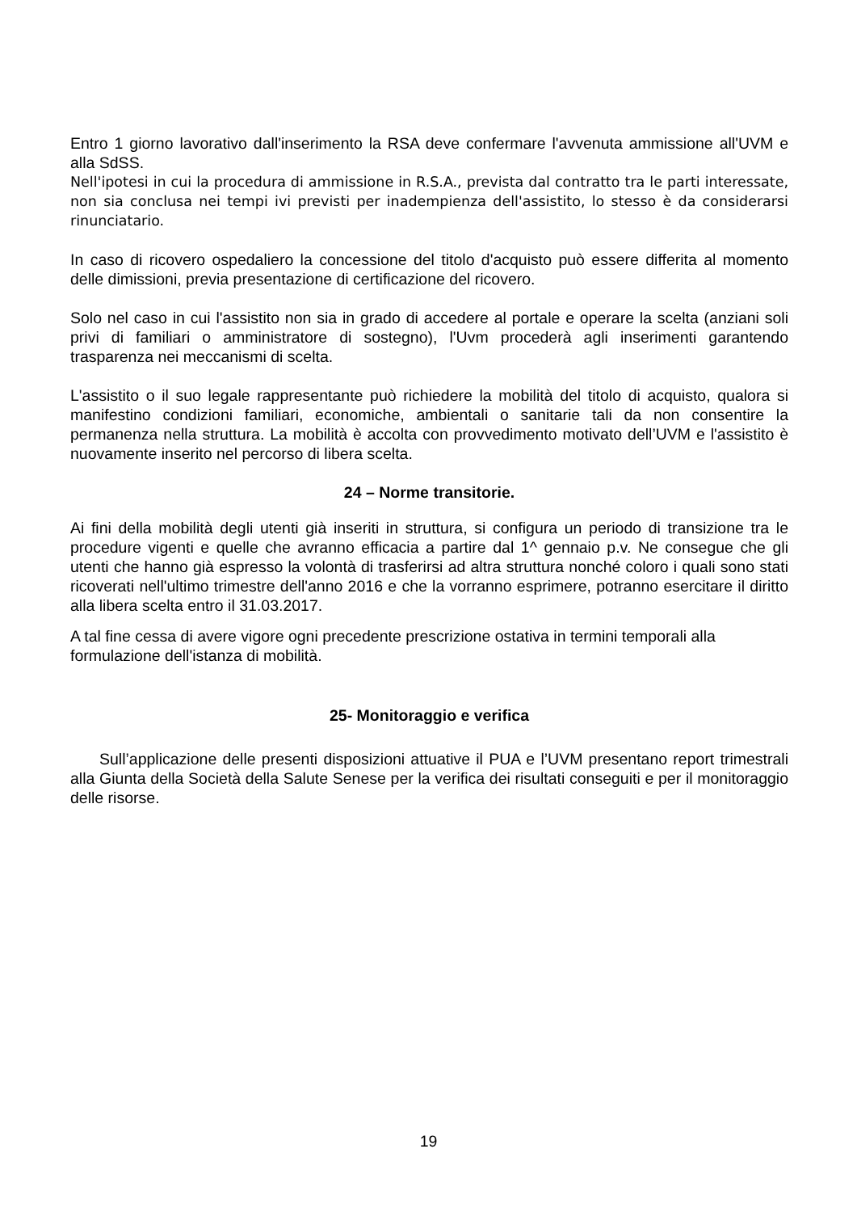Entro 1 giorno lavorativo dall'inserimento la RSA deve confermare l'avvenuta ammissione all'UVM e alla SdSS.
Nell'ipotesi in cui la procedura di ammissione in R.S.A., prevista dal contratto tra le parti interessate, non sia conclusa nei tempi ivi previsti per inadempienza dell'assistito, lo stesso è da considerarsi rinunciatario.
In caso di ricovero ospedaliero la concessione del titolo d'acquisto può essere differita al momento delle dimissioni, previa presentazione di certificazione del ricovero.
Solo nel caso in cui l'assistito non sia in grado di accedere al portale e operare la scelta (anziani soli privi di familiari o amministratore di sostegno), l'Uvm procederà agli inserimenti garantendo trasparenza nei meccanismi di scelta.
L'assistito o il suo legale rappresentante può richiedere la mobilità del titolo di acquisto, qualora si manifestino condizioni familiari, economiche, ambientali o sanitarie tali da non consentire la permanenza nella struttura. La mobilità è accolta con provvedimento motivato dell’UVM e l'assistito è nuovamente inserito nel percorso di libera scelta.
24 – Norme transitorie.
Ai fini della mobilità degli utenti già inseriti in struttura, si configura un periodo di transizione tra le procedure vigenti e quelle che avranno efficacia a partire dal 1^ gennaio p.v. Ne consegue che gli utenti che hanno già espresso la volontà di trasferirsi ad altra struttura nonché coloro i quali sono stati ricoverati nell'ultimo trimestre dell'anno 2016 e che la vorranno esprimere, potranno esercitare il diritto alla libera scelta entro il 31.03.2017.
A tal fine cessa di avere vigore ogni precedente prescrizione ostativa in termini temporali alla formulazione dell'istanza di mobilità.
25- Monitoraggio e verifica
Sull’applicazione delle presenti disposizioni attuative il PUA e l’UVM presentano report trimestrali alla Giunta della Società della Salute Senese per la verifica dei risultati conseguiti e per il monitoraggio delle risorse.
19